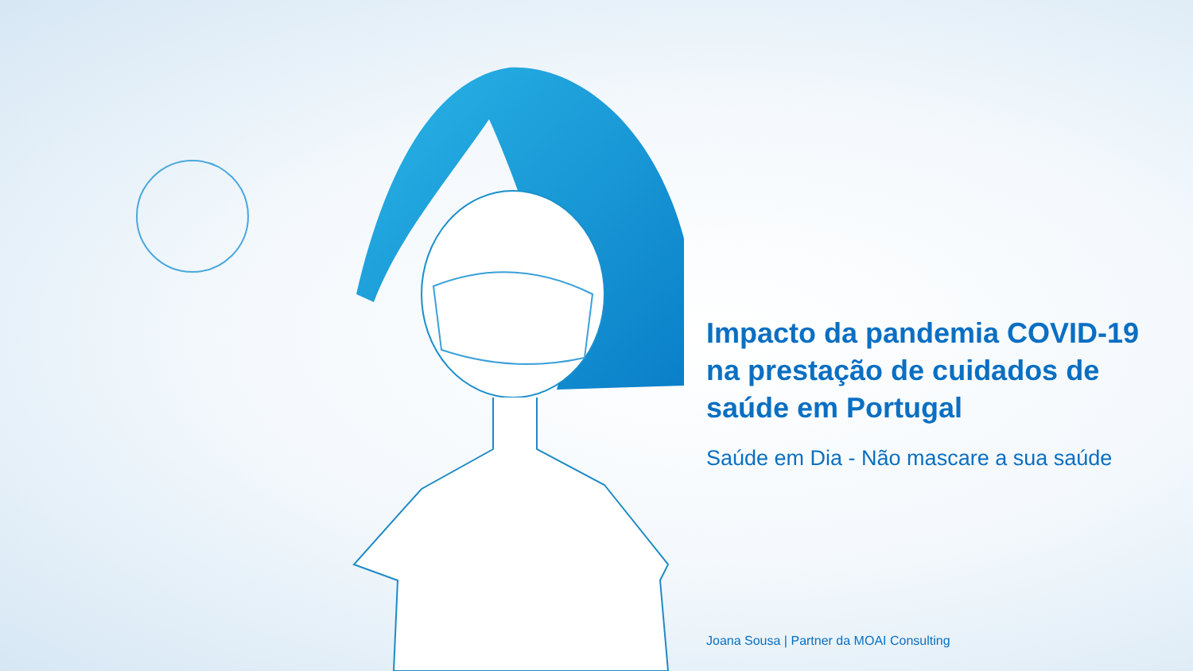Impacto da pandemia COVID-19 na prestação de cuidados de saúde em Portugal
Saúde em Dia - Não mascare a sua saúde
Joana Sousa | Partner da MOAI Consulting